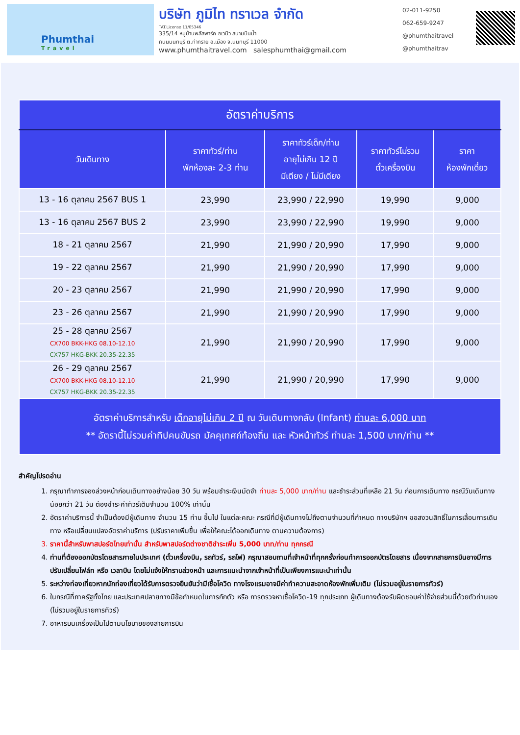Phumthai
Travel
บริษัท ภูมิไท ทราเวล จำกัด
TAT.License 11/05346
335/14 หมู่บ้านพลัสพาร์ค อเวนิว สนามบินน้ำ
ถนนนนทบุรี ต.ท่าทราย อ.เมือง จ.นนทบุรี 11000
www.phumthaitravel.com salesphumthai@gmail.com
02-011-9250
062-659-9247
@phumthaitravel
@phumthaitrav
| อัตราค่าบริการ | | | | |
| --- | --- | --- | --- | --- |
| วันเดินทาง | ราคาทัวร์/ท่าน พักห้องละ 2-3 ท่าน | ราคาทัวร์เด็ก/ท่าน อายุไม่เกิน 12 ปี มีเตียง / ไม่มีเตียง | ราคาทัวร์ไม่รวม ตั๋วเครื่องบิน | ราคา ห้องพักเดี่ยว |
| 13 - 16 ตุลาคม 2567 BUS 1 | 23,990 | 23,990 / 22,990 | 19,990 | 9,000 |
| 13 - 16 ตุลาคม 2567 BUS 2 | 23,990 | 23,990 / 22,990 | 19,990 | 9,000 |
| 18 - 21 ตุลาคม 2567 | 21,990 | 21,990 / 20,990 | 17,990 | 9,000 |
| 19 - 22 ตุลาคม 2567 | 21,990 | 21,990 / 20,990 | 17,990 | 9,000 |
| 20 - 23 ตุลาคม 2567 | 21,990 | 21,990 / 20,990 | 17,990 | 9,000 |
| 23 - 26 ตุลาคม 2567 | 21,990 | 21,990 / 20,990 | 17,990 | 9,000 |
| 25 - 28 ตุลาคม 2567 CX700 BKK-HKG 08.10-12.10 CX757 HKG-BKK 20.35-22.35 | 21,990 | 21,990 / 20,990 | 17,990 | 9,000 |
| 26 - 29 ตุลาคม 2567 CX700 BKK-HKG 08.10-12.10 CX757 HKG-BKK 20.35-22.35 | 21,990 | 21,990 / 20,990 | 17,990 | 9,000 |
| อัตราค่าบริการสำหรับ เด็กอายุไม่เกิน 2 ปี ณ วันเดินทางกลับ (Infant) ท่านละ 6,000 บาท ** อัตรานี้ไม่รวมค่าทิปคนขับรถ มัคคุเทศก์ท้องถิ่น และ หัวหน้าทัวร์ ท่านละ 1,500 บาท/ท่าน ** | | | | |
สำคัญโปรดอ่าน
1. กรุณาทำการจองล่วงหน้าก่อนเดินทางอย่างน้อย 30 วัน พร้อมชำระเงินมัดจำ ท่านละ 5,000 บาท/ท่าน และชำระส่วนที่เหลือ 21 วัน ก่อนการเดินทาง กรณีวันเดินทางน้อยกว่า 21 วัน ต้องชำระค่าทัวร์เต็มจำนวน 100% เท่านั้น
2. อัตราค่าบริการนี้ จำเป็นต้องมีผู้เดินทาง จำนวน 15 ท่าน ขึ้นไป ในแต่ละคณะ กรณีที่มีผู้เดินทางไม่ถึงตามจำนวนที่กำหนด ทางบริษัทฯ ขอสงวนสิทธิ์ในการเลื่อนการเดินทาง หรือเปลี่ยนแปลงอัตราค่าบริการ (ปรับราคาเพิ่มขึ้น เพื่อให้คณะได้ออกเดินทาง ตามความต้องการ)
3. ราคานี้สำหรับพาสปอร์ตไทยเท่านั้น สำหรับพาสปอร์ตต่างชาติชำระเพิ่ม 5,000 บาท/ท่าน ทุกกรณี
4. ท่านที่ต้องออกบัตรโดยสารภายในประเทศ (ตั๋วเครื่องบิน, รถทัวร์, รถไฟ) กรุณาสอบถามที่เจ้าหน้าที่ทุกครั้งก่อนทำการออกบัตรโดยสาร เนื่องจากสายการบินอาจมีการปรับเปลี่ยนไฟล์ท หรือ เวลาบิน โดยไม่แจ้งให้ทราบล่วงหน้า และการแนะนำจากเจ้าหน้าที่เป็นเพียงการแนะนำเท่านั้น
5. ระหว่างท่องเที่ยวหากนักท่องเที่ยวได้รับการตรวจยืนยันว่ามีเชื้อโควิด ทางโรงแรมอาจมีค่าทำความสะอาดห้องพักเพิ่มเติม (ไม่รวมอยู่ในรายการทัวร์)
6. ในกรณีที่ภาครัฐทั้งไทย และประเทศปลายทางมีข้อกำหนดในการกักตัว หรือ การตรวจหาเชื้อโควิด-19 ทุกประเภท ผู้เดินทางต้องรับผิดชอบค่าใช้จ่ายส่วนนี้ด้วยตัวท่านเอง (ไม่รวมอยู่ในรายการทัวร์)
7. อาหารบนเครื่องเป็นไปตามนโยบายของสายการบิน